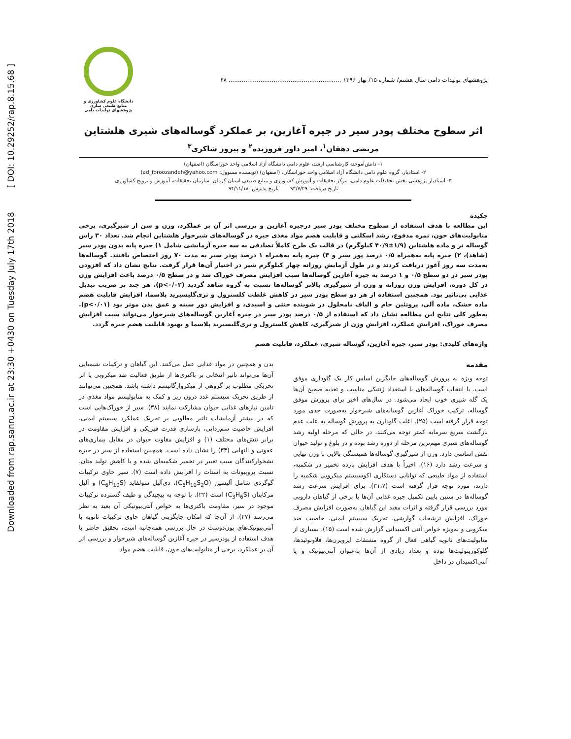Downloaded from rap.sanru.ac.ir at 23:30 +0430 on Tuesday July 17th 2018 [ DOI: 10.29252/rap.8.15.68 ]
پژوهشهای تولیدات دامی سال هشتم/ شماره ۱۵/ بهار ۱۳۹۶ ............................................................ ۶۸
دانشگاه علوم کشاورزی و منابع طبیعی ساری
پژوهشهای تولیدات دامی
اثر سطوح مختلف پودر سیر در جیره آغازین، بر عملکرد گوساله‌های شیری هلشتاین
مرتضی دهقان<sup>۱</sup>، امیر داور فروزنده<sup>۲</sup> و پیروز شاکری<sup>۳</sup>
۱- دانش‌آموخته کارشناسی ارشد، علوم دامی دانشگاه آزاد اسلامی واحد خوراسگان (اصفهان)
۲- استادیار، گروه علوم دامی دانشگاه آزاد اسلامی واحد خوراسگان، (اصفهان) (نویسنده مسوول: ad_foroozandeh@yahoo.com)
۳- استادیار پژوهشی بخش تحقیقات علوم دامی، مرکز تحقیقات و آموزش کشاورزی و منابع طبیعی استان کرمان، سازمان تحقیقات، آموزش و ترویج کشاورزی
تاریخ دریافت: ۹۴/۷/۲۹ تاریخ پذیرش: ۹۴/۱۱/۱۸
چکیده
این مطالعه با هدف استفاده از سطوح مختلف پودر سیر درجیره آغازین و بررسی اثر آن بر عملکرد، وزن و سن از شیرگیری، برخی متابولیت‌های خون، نمره مدفوع، رشد اسکلتی و قابلیت هضم مواد مغذی جیره در گوساله‌های شیرخوار هلشتاین انجام شد. تعداد ۳۰ راس گوساله نر و ماده هلشتاین (۱/۹±۴۰/۹ کیلوگرم) در قالب یک طرح کاملاً تصادفی به سه جیره آزمایشی شامل ۱) جیره پایه بدون پودر سیر (شاهد)، ۲) جیره پایه به‌همراه ۰/۵ درصد پور سیر و ۳) جیره پایه به‌همراه ۱ درصد پودر سیر به مدت ۷۰ روز اختصاص یافتند. گوساله‌ها به‌مدت سه روز آغوز دریافت کردند و در طول آزمایش روزانه چهار کیلوگرم شیر در اختیار آن‌ها قرار گرفت. نتایج نشان داد که افزودن پودر سیر در دو سطح ۰/۵ و ۱ درصد به جیره آغازین گوساله‌ها سبب افزایش مصرف خوراک شد و در سطح ۰/۵ درصد باعث افزایش وزن در کل دوره، افزایش وزن روزانه و وزن از شیرگیری بالاتر گوساله‌ها نسبت به گروه شاهد گردید (p<۰/۰۲)، هر چند بر ضریب تبدیل غذایی بی‌تاثیر بود. همچنین استفاده از هر دو سطح پودر سیر در کاهش غلظت کلسترول و تری‌گلیسیرید پلاسما، افزایش قابلیت هضم ماده خشک، ماده آلی، پروتئین خام و الیاف نامحلول در شوینده خنثی و اسیدی، و افزایش دور سینه و عمق بدن موثر بود (p<۰/۰۱). به‌طور کلی نتایج این مطالعه نشان داد که استفاده از ۰/۵ درصد پودر سیر در جیره آغازین گوساله‌های شیرخوار می‌تواند سبب افزایش مصرف خوراک، افزایش عملکرد، افزایش وزن از شیرگیری، کاهش کلسترول و تری‌گلیسیرید پلاسما و بهبود قابلیت هضم جیره گردد.
واژه‌های کلیدی: پودر سیر، جیره آغازین، گوساله شیری، عملکرد، قابلیت هضم
مقدمه
توجه ویژه به پرورش گوساله‌های جایگزین اساس کار یک گاوداری موفق است. با انتخاب گوساله‌های با استعداد ژنتیکی مناسب و تغذیه صحیح آن‌ها یک گله شیری خوب ایجاد می‌شود. در سال‌های اخیر برای پرورش موفق گوساله، ترکیب خوراک آغازین گوساله‌های شیرخوار به‌صورت جدی مورد توجه قرار گرفته است (۲۵). اغلب گاودارن به پرورش گوساله به علت عدم بازگشت سریع سرمایه کمتر توجه می‌کنند، در حالی که مرحله اولیه رشد گوساله‌های شیری مهم‌ترین مرحله از دوره رشد بوده و در بلوغ و تولید حیوان نقش اساسی دارد. وزن از شیرگیری گوساله‌ها همبستگی بالایی با وزن نهایی و سرعت رشد دارد (۱۶). اخیراً با هدف افزایش بازده تخمیر در شکمبه، استفاده از مواد طبیعی که توانایی دستکاری اکوسیستم میکروبی شکمبه را دارند، مورد توجه قرار گرفته است (۳۱،۷). برای افزایش سرعت رشد گوساله‌ها در سنین پایین تکمیل جیره غذایی آن‌ها با برخی از گیاهان دارویی مورد بررسی قرار گرفته و اثرات مفید این گیاهان به‌صورت افزایش مصرف خوراک، افزایش ترشحات گوارشی، تحریک سیستم ایمنی، خاصیت ضد میکروبی و به‌ویژه خواص آنتی اکسیدانی گزارش شده است (۱۵). بسیاری از متابولیت‌های ثانویه گیاهی فعال از گروه مشتقات ایزوپرن‌ها، فلاونوئیدها، گلوکوزینولیت‌ها بوده و تعداد زیادی از آن‌ها به‌عنوان آنتی‌بیوتیک و یا آنتی‌اکسیدان در داخل
بدن و همچنین در مواد غذایی عمل می‌کنند. این گیاهان و ترکیبات شیمیایی آن‌ها می‌تواند تاثیر انتخابی بر باکتری‌ها از طریق فعالیت ضد میکروبی یا اثر تحریکی مطلوب بر گروهی از میکروارگانیسم داشته باشد. همچنین می‌توانند از طریق تحریک سیستم غدد درون ریز و کمک به متابولیسم مواد مغذی در تامین نیازهای غذایی حیوان مشارکت نمایند (۳۸). سیر از خوراک‌هایی است که در بیشتر آزمایشات تاثیر مطلوبی بر تحریک عملکرد سیستم ایمنی، افزایش خاصیت سم‌زدایی، بازسازی قدرت فیزیکی و افزایش مقاومت در برابر تنش‌های مختلف (۱) و افزایش مقاوت حیوان در مقابل بیماری‌های عفونی و التهابی (۳۴) را نشان داده است. همچنین استفاده از سیر در جیره نشخوارکنندگان سبب تغییر در تخمیر شکمبه‌ای شده و با کاهش تولید متان، نسبت پروپیونات به استات را افزایش داده است (۷). سیر حاوی ترکیبات گوگردی شامل آلیسین (C<sub>6</sub>H<sub>10</sub>S<sub>2</sub>O)، دی‌آلیل سولفاید (C<sub>6</sub>H<sub>10</sub>S) و آلیل مرکاپتان (C<sub>3</sub>H<sub>6</sub>S) است (۲۲). با توجه به پیچیدگی و طیف گسترده ترکیبات موجود در سیر، مقاومت باکتری‌ها به خواص آنتی‌بیوتیکی آن بعید به نظر می‌رسد (۲۷). از آن‌جا که امکان جایگزینی گیاهان حاوی ترکیبات ثانویه با آنتی‌بیوتیک‌های یون‌دوست در حال بررسی همه‌جانبه است، تحقیق حاضر با هدف استفاده از پودرسیر در جیره آغازین گوساله‌های شیرخوار و بررسی اثر آن بر عملکرد، برخی از متابولیت‌های خون، قابلیت هضم مواد